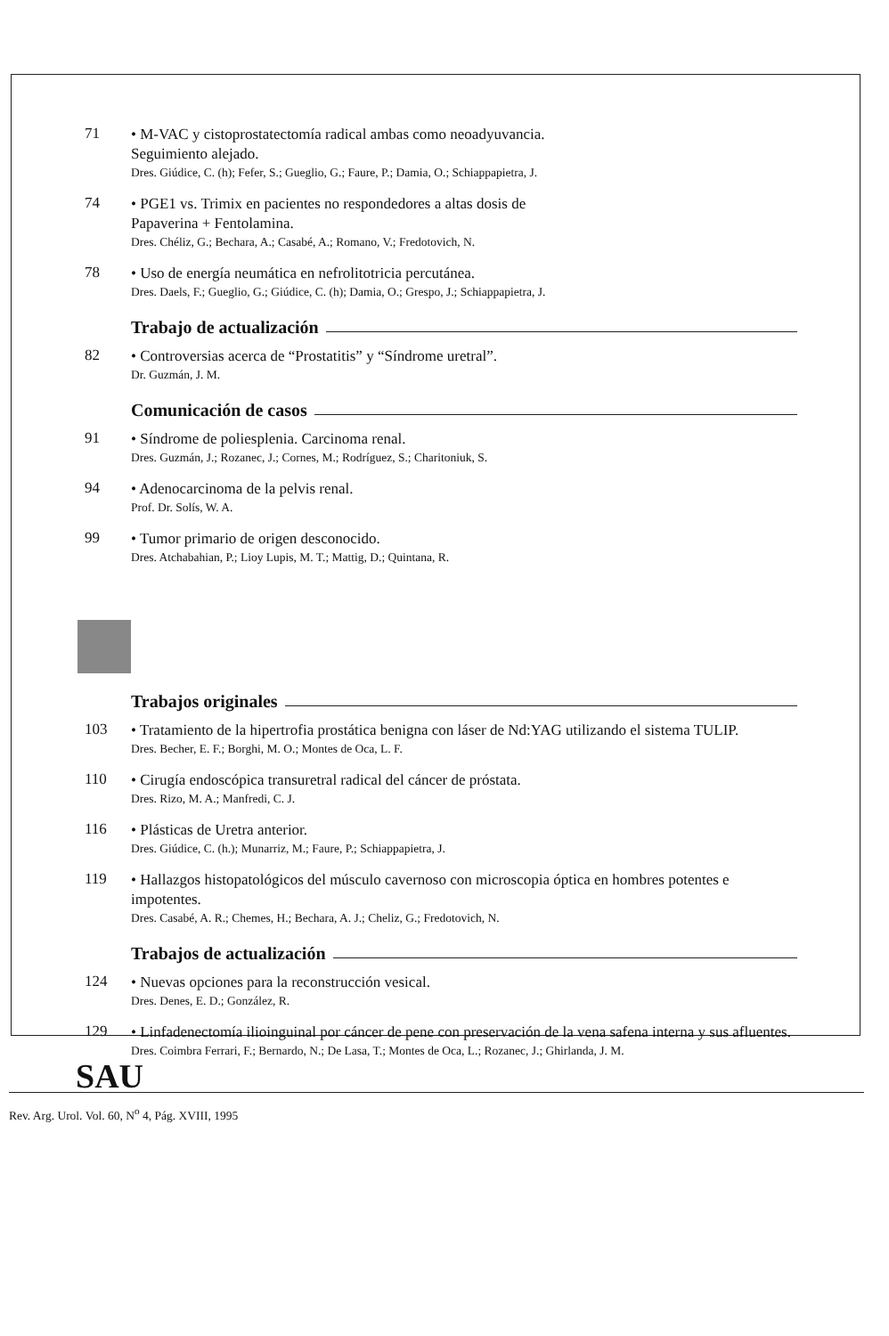71
• M-VAC y cistoprostatectomía radical ambas como neoadyuvancia.
Seguimiento alejado.
Dres. Giúdice, C. (h); Fefer, S.; Gueglio, G.; Faure, P.; Damia, O.; Schiappapietra, J.
74
• PGE1 vs. Trimix en pacientes no respondedores a altas dosis de
Papaverina + Fentolamina.
Dres. Chéliz, G.; Bechara, A.; Casabé, A.; Romano, V.; Fredotovich, N.
78
• Uso de energía neumática en nefrolitotricia percutánea.
Dres. Daels, F.; Gueglio, G.; Giúdice, C. (h); Damia, O.; Grespo, J.; Schiappapietra, J.
Trabajo de actualización
82
• Controversias acerca de “Prostatitis” y “Síndrome uretral”.
Dr. Guzmán, J. M.
Comunicación de casos
91
• Síndrome de poliesplenia. Carcinoma renal.
Dres. Guzmán, J.; Rozanec, J.; Cornes, M.; Rodríguez, S.; Charitoniuk, S.
94
• Adenocarcinoma de la pelvis renal.
Prof. Dr. Solís, W. A.
99
• Tumor primario de origen desconocido.
Dres. Atchabahian, P.; Lioy Lupis, M. T.; Mattig, D.; Quintana, R.
Trabajos originales
103
• Tratamiento de la hipertrofia prostática benigna con láser de Nd:YAG utilizando el sistema TULIP.
Dres. Becher, E. F.; Borghi, M. O.; Montes de Oca, L. F.
110
• Cirugía endoscópica transuretral radical del cáncer de próstata.
Dres. Rizo, M. A.; Manfredi, C. J.
116
• Plásticas de Uretra anterior.
Dres. Giúdice, C. (h.); Munarriz, M.; Faure, P.; Schiappapietra, J.
119
• Hallazgos histopatológicos del músculo cavernoso con microscopia óptica en hombres potentes e impotentes.
Dres. Casabé, A. R.; Chemes, H.; Bechara, A. J.; Cheliz, G.; Fredotovich, N.
Trabajos de actualización
124
• Nuevas opciones para la reconstrucción vesical.
Dres. Denes, E. D.; González, R.
129
• Linfadenectomía ilioinguinal por cáncer de pene con preservación de la vena safena interna y sus afluentes.
Dres. Coimbra Ferrari, F.; Bernardo, N.; De Lasa, T.; Montes de Oca, L.; Rozanec, J.; Ghirlanda, J. M.
SAU
Rev. Arg. Urol. Vol. 60, N<sup>o</sup> 4, Pág. XVIII, 1995